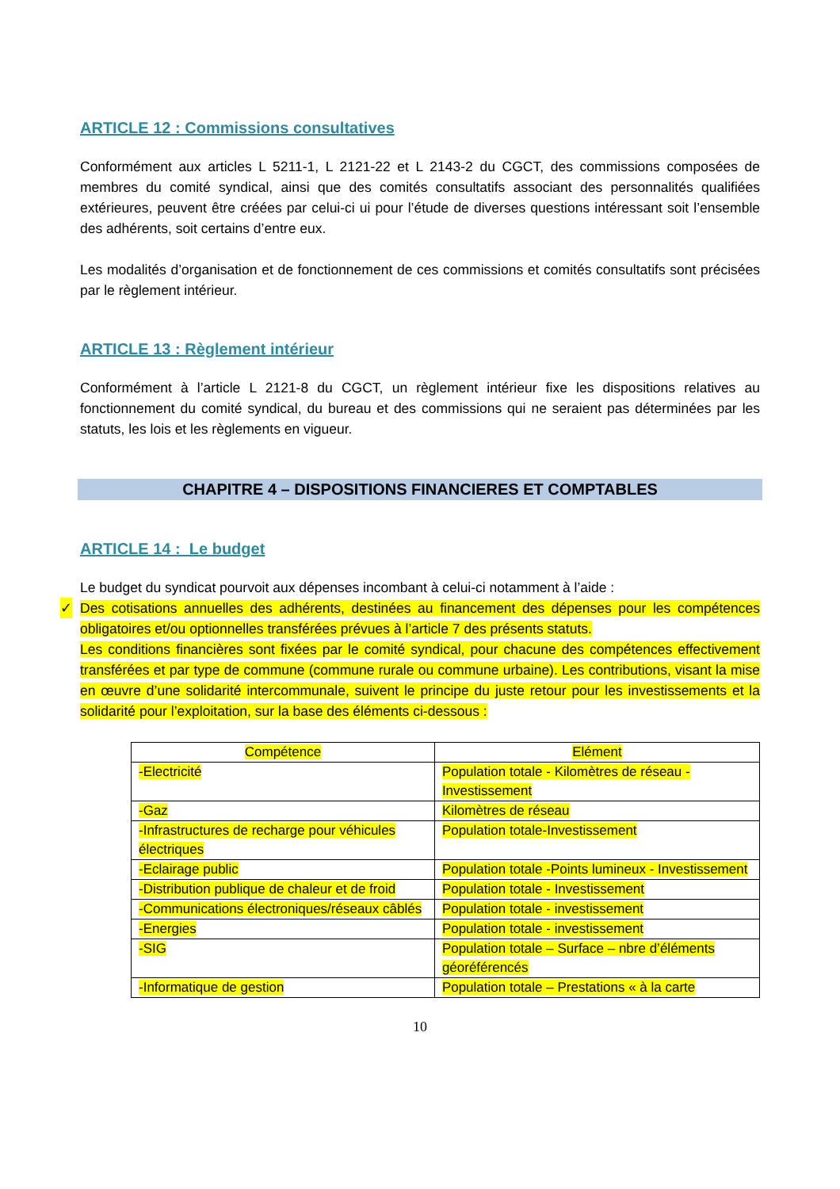ARTICLE 12 : Commissions consultatives
Conformément aux articles L 5211-1, L 2121-22 et L 2143-2 du CGCT, des commissions composées de membres du comité syndical, ainsi que des comités consultatifs associant des personnalités qualifiées extérieures, peuvent être créées par celui-ci ui pour l’étude de diverses questions intéressant soit l’ensemble des adhérents, soit certains d’entre eux.
Les modalités d’organisation et de fonctionnement de ces commissions et comités consultatifs sont précisées par le règlement intérieur.
ARTICLE 13 : Règlement intérieur
Conformément à l’article L 2121-8 du CGCT, un règlement intérieur fixe les dispositions relatives au fonctionnement du comité syndical, du bureau et des commissions qui ne seraient pas déterminées par les statuts, les lois et les règlements en vigueur.
CHAPITRE 4 – DISPOSITIONS FINANCIERES ET COMPTABLES
ARTICLE 14 : Le budget
Le budget du syndicat pourvoit aux dépenses incombant à celui-ci notamment à l’aide :
✓ Des cotisations annuelles des adhérents, destinées au financement des dépenses pour les compétences obligatoires et/ou optionnelles transférées prévues à l’article 7 des présents statuts.
Les conditions financières sont fixées par le comité syndical, pour chacune des compétences effectivement transférées et par type de commune (commune rurale ou commune urbaine). Les contributions, visant la mise en œuvre d’une solidarité intercommunale, suivent le principe du juste retour pour les investissements et la solidarité pour l’exploitation, sur la base des éléments ci-dessous :
| Compétence | Elément |
| --- | --- |
| -Electricité | Population totale - Kilomètres de réseau - Investissement |
| -Gaz | Kilomètres de réseau |
| -Infrastructures de recharge pour véhicules électriques | Population totale-Investissement |
| -Eclairage public | Population totale -Points lumineux - Investissement |
| -Distribution publique de chaleur et de froid | Population totale - Investissement |
| -Communications électroniques/réseaux câblés | Population totale - investissement |
| -Energies | Population totale - investissement |
| -SIG | Population totale – Surface – nbre d’éléments géoréférencés |
| -Informatique de gestion | Population totale – Prestations « à la carte |
10